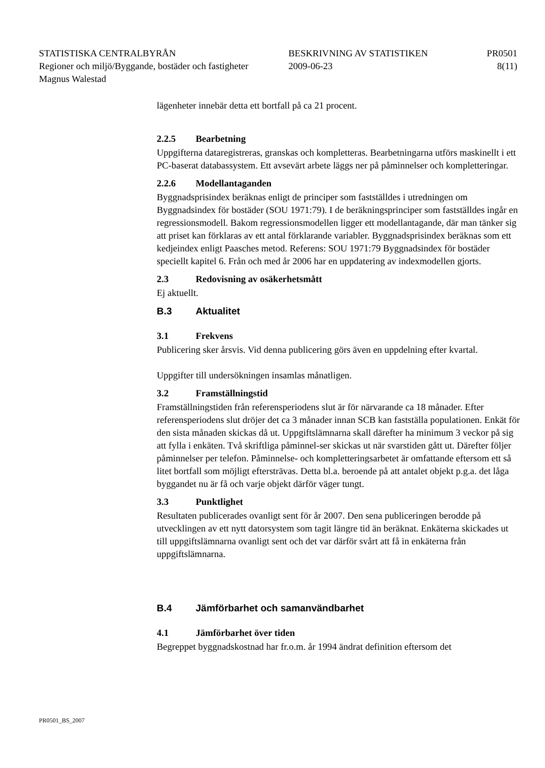STATISTISKA CENTRALBYRÅN BESKRIVNING AV STATISTIKEN PR0501
Regioner och miljö/Byggande, bostäder och fastigheter
2009-06-23 8(11)
Magnus Walestad
lägenheter innebär detta ett bortfall på ca 21 procent.
2.2.5 Bearbetning
Uppgifterna dataregistreras, granskas och kompletteras. Bearbetningarna utförs maskinellt i ett PC-baserat databassystem. Ett avsevärt arbete läggs ner på påminnelser och kompletteringar.
2.2.6 Modellantaganden
Byggnadsprisindex beräknas enligt de principer som fastställdes i utredningen om Byggnadsindex för bostäder (SOU 1971:79). I de beräkningsprinciper som fastställdes ingår en regressionsmodell. Bakom regressionsmodellen ligger ett modellantagande, där man tänker sig att priset kan förklaras av ett antal förklarande variabler. Byggnadsprisindex beräknas som ett kedjeindex enligt Paasches metod. Referens: SOU 1971:79 Byggnadsindex för bostäder speciellt kapitel 6. Från och med år 2006 har en uppdatering av indexmodellen gjorts.
2.3 Redovisning av osäkerhetsmått
Ej aktuellt.
B.3 Aktualitet
3.1 Frekvens
Publicering sker årsvis. Vid denna publicering görs även en uppdelning efter kvartal.
Uppgifter till undersökningen insamlas månatligen.
3.2 Framställningstid
Framställningstiden från referensperiodens slut är för närvarande ca 18 månader. Efter referensperiodens slut dröjer det ca 3 månader innan SCB kan fastställa populationen. Enkät för den sista månaden skickas då ut. Uppgiftslämnarna skall därefter ha minimum 3 veckor på sig att fylla i enkäten. Två skriftliga påminnel-ser skickas ut när svarstiden gått ut. Därefter följer påminnelser per telefon. Påminnelse- och kompletteringsarbetet är omfattande eftersom ett så litet bortfall som möjligt eftersträvas. Detta bl.a. beroende på att antalet objekt p.g.a. det låga byggandet nu är få och varje objekt därför väger tungt.
3.3 Punktlighet
Resultaten publicerades ovanligt sent för år 2007. Den sena publiceringen berodde på utvecklingen av ett nytt datorsystem som tagit längre tid än beräknat. Enkäterna skickades ut till uppgiftslämnarna ovanligt sent och det var därför svårt att få in enkäterna från uppgiftslämnarna.
B.4 Jämförbarhet och samanvändbarhet
4.1 Jämförbarhet över tiden
Begreppet byggnadskostnad har fr.o.m. år 1994 ändrat definition eftersom det
PR0501_BS_2007